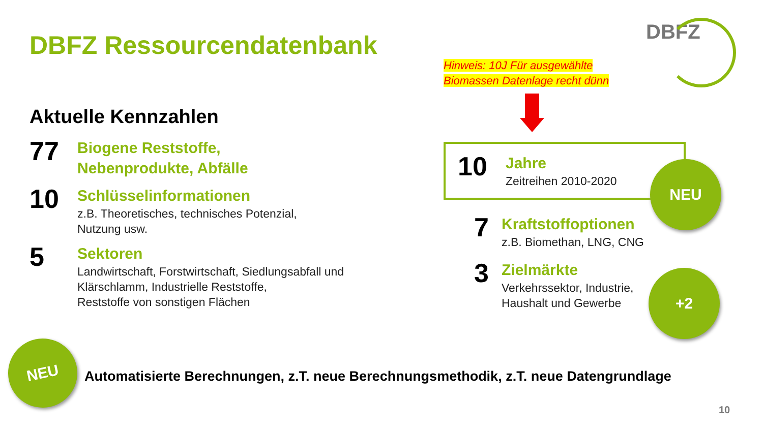DBFZ Ressourcendatenbank
Aktuelle Kennzahlen
77
Biogene Reststoffe,
Nebenprodukte, Abfälle
10
Schlüsselinformationen
z.B. Theoretisches, technisches Potenzial,
Nutzung usw.
5
Sektoren
Landwirtschaft, Forstwirtschaft, Siedlungsabfall und
Klärschlamm, Industrielle Reststoffe,
Reststoffe von sonstigen Flächen
DBFZ
Hinweis: 10J Für ausgewählte
Biomassen Datenlage recht dünn
10
Jahre
Zeitreihen 2010-2020
7
Kraftstoffoptionen
z.B. Biomethan, LNG, CNG
3
Zielmärkte
Verkehrssektor, Industrie,
Haushalt und Gewerbe
NEU
+2
NEU
Automatisierte Berechnungen, z.T. neue Berechnungsmethodik, z.T. neue Datengrundlage
10